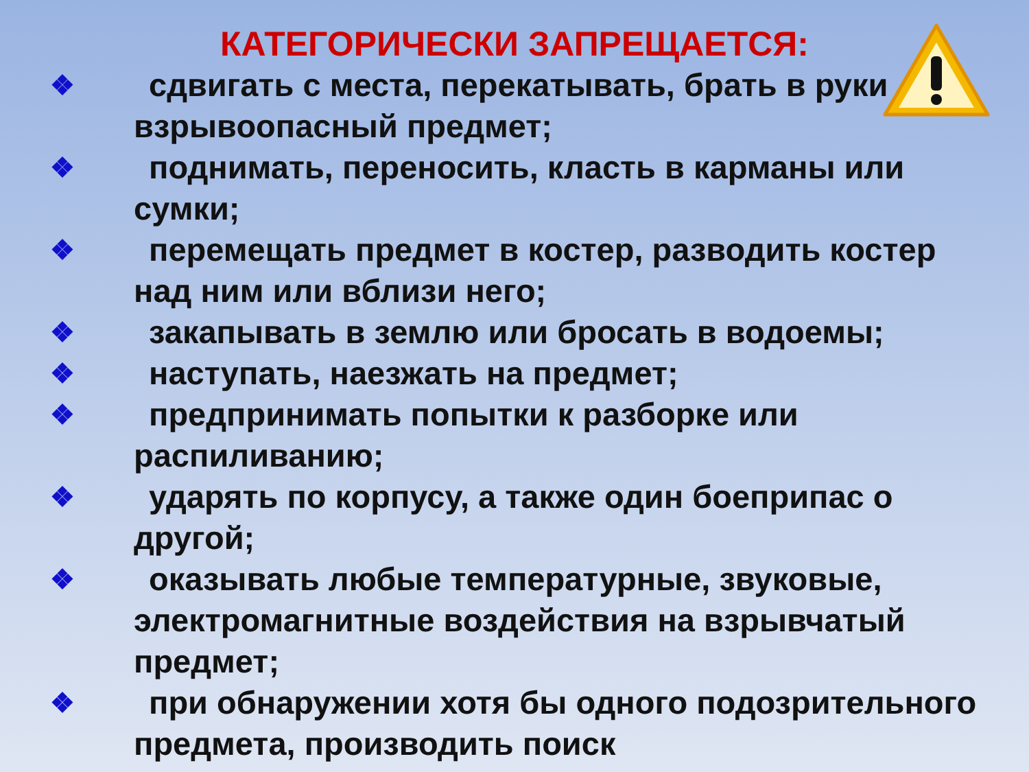КАТЕГОРИЧЕСКИ ЗАПРЕЩАЕТСЯ:
❖ сдвигать с места, перекатывать, брать в руки взрывоопасный предмет;
❖ поднимать, переносить, класть в карманы или сумки;
❖ перемещать предмет в костер, разводить костер над ним или вблизи него;
❖ закапывать в землю или бросать в водоемы;
❖ наступать, наезжать на предмет;
❖ предпринимать попытки к разборке или распиливанию;
❖ ударять по корпусу, а также один боеприпас о другой;
❖ оказывать любые температурные, звуковые, электромагнитные воздействия на взрывчатый предмет;
❖ при обнаружении хотя бы одного подозрительного предмета, производить поиск